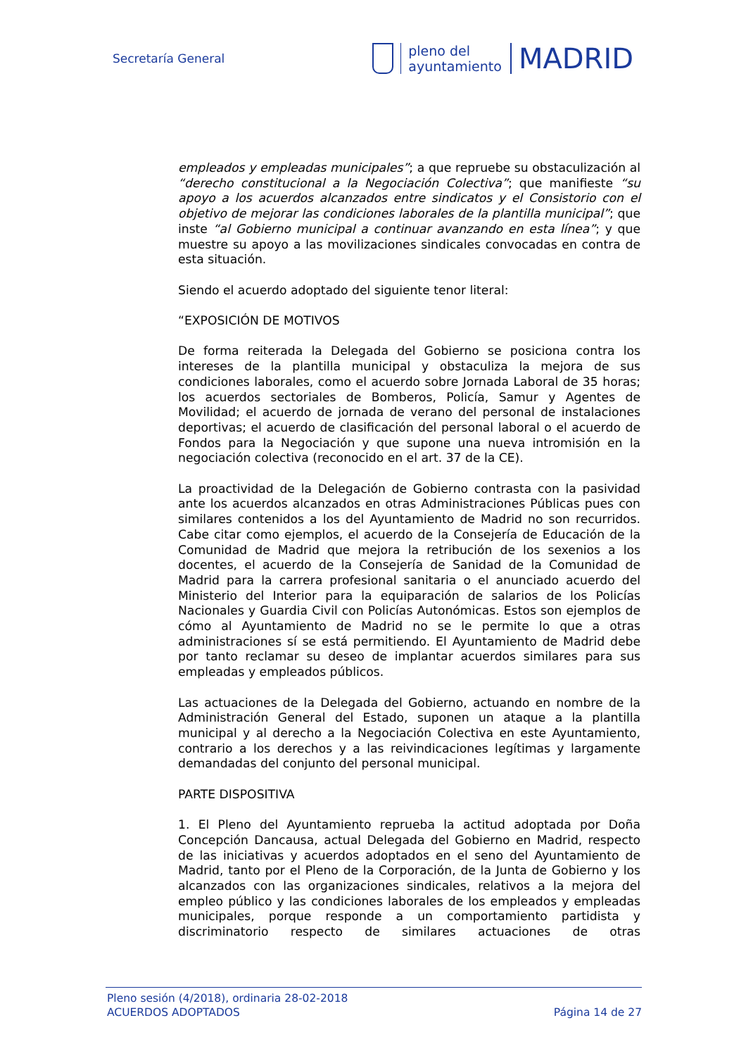Secretaría General
pleno del
ayuntamiento
MADRID
empleados y empleadas municipales”; a que repruebe su obstaculización al “derecho constitucional a la Negociación Colectiva”; que manifieste “su apoyo a los acuerdos alcanzados entre sindicatos y el Consistorio con el objetivo de mejorar las condiciones laborales de la plantilla municipal”; que inste “al Gobierno municipal a continuar avanzando en esta línea”; y que muestre su apoyo a las movilizaciones sindicales convocadas en contra de esta situación.
Siendo el acuerdo adoptado del siguiente tenor literal:
“EXPOSICIÓN DE MOTIVOS
De forma reiterada la Delegada del Gobierno se posiciona contra los intereses de la plantilla municipal y obstaculiza la mejora de sus condiciones laborales, como el acuerdo sobre Jornada Laboral de 35 horas; los acuerdos sectoriales de Bomberos, Policía, Samur y Agentes de Movilidad; el acuerdo de jornada de verano del personal de instalaciones deportivas; el acuerdo de clasificación del personal laboral o el acuerdo de Fondos para la Negociación y que supone una nueva intromisión en la negociación colectiva (reconocido en el art. 37 de la CE).
La proactividad de la Delegación de Gobierno contrasta con la pasividad ante los acuerdos alcanzados en otras Administraciones Públicas pues con similares contenidos a los del Ayuntamiento de Madrid no son recurridos. Cabe citar como ejemplos, el acuerdo de la Consejería de Educación de la Comunidad de Madrid que mejora la retribución de los sexenios a los docentes, el acuerdo de la Consejería de Sanidad de la Comunidad de Madrid para la carrera profesional sanitaria o el anunciado acuerdo del Ministerio del Interior para la equiparación de salarios de los Policías Nacionales y Guardia Civil con Policías Autonómicas. Estos son ejemplos de cómo al Ayuntamiento de Madrid no se le permite lo que a otras administraciones sí se está permitiendo. El Ayuntamiento de Madrid debe por tanto reclamar su deseo de implantar acuerdos similares para sus empleadas y empleados públicos.
Las actuaciones de la Delegada del Gobierno, actuando en nombre de la Administración General del Estado, suponen un ataque a la plantilla municipal y al derecho a la Negociación Colectiva en este Ayuntamiento, contrario a los derechos y a las reivindicaciones legítimas y largamente demandadas del conjunto del personal municipal.
PARTE DISPOSITIVA
1. El Pleno del Ayuntamiento reprueba la actitud adoptada por Doña Concepción Dancausa, actual Delegada del Gobierno en Madrid, respecto de las iniciativas y acuerdos adoptados en el seno del Ayuntamiento de Madrid, tanto por el Pleno de la Corporación, de la Junta de Gobierno y los alcanzados con las organizaciones sindicales, relativos a la mejora del empleo público y las condiciones laborales de los empleados y empleadas municipales, porque responde a un comportamiento partidista y discriminatorio respecto de similares actuaciones de otras
Pleno sesión (4/2018), ordinaria 28-02-2018
ACUERDOS ADOPTADOS Página 14 de 27